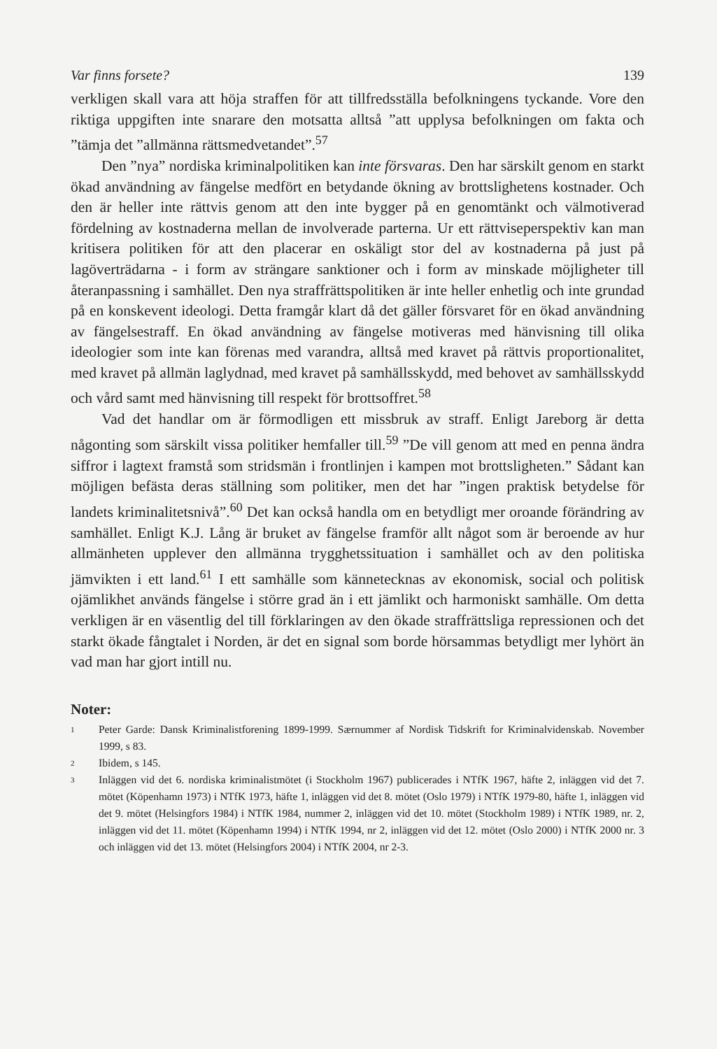Var finns forsete? 139
verkligen skall vara att höja straffen för att tillfredsställa befolkningens tyckande. Vore den riktiga uppgiften inte snarare den motsatta alltså ”att upplysa befolkningen om fakta och ”tämja det ”allmänna rättsmedvetandet”.<sup>57</sup>
Den ”nya” nordiska kriminalpolitiken kan inte försvaras. Den har särskilt genom en starkt ökad användning av fängelse medfört en betydande ökning av brottslighetens kostnader. Och den är heller inte rättvis genom att den inte bygger på en genomtänkt och välmotiverad fördelning av kostnaderna mellan de involverade parterna. Ur ett rättviseperspektiv kan man kritisera politiken för att den placerar en oskäligt stor del av kostnaderna på just på lagöverträdarna - i form av strängare sanktioner och i form av minskade möjligheter till återanpassning i samhället. Den nya straffrättspolitiken är inte heller enhetlig och inte grundad på en konskevent ideologi. Detta framgår klart då det gäller försvaret för en ökad användning av fängelsestraff. En ökad användning av fängelse motiveras med hänvisning till olika ideologier som inte kan förenas med varandra, alltså med kravet på rättvis proportionalitet, med kravet på allmän laglydnad, med kravet på samhällsskydd, med behovet av samhällsskydd och vård samt med hänvisning till respekt för brottsoffret.<sup>58</sup>
Vad det handlar om är förmodligen ett missbruk av straff. Enligt Jareborg är detta någonting som särskilt vissa politiker hemfaller till.<sup>59</sup> ”De vill genom att med en penna ändra siffror i lagtext framstå som stridsmän i frontlinjen i kampen mot brottsligheten.” Sådant kan möjligen befästa deras ställning som politiker, men det har ”ingen praktisk betydelse för landets kriminalitetsnivå”.<sup>60</sup> Det kan också handla om en betydligt mer oroande förändring av samhället. Enligt K.J. Lång är bruket av fängelse framför allt något som är beroende av hur allmänheten upplever den allmänna trygghetssituation i samhället och av den politiska jämvikten i ett land.<sup>61</sup> I ett samhälle som kännetecknas av ekonomisk, social och politisk ojämlikhet används fängelse i större grad än i ett jämlikt och harmoniskt samhälle. Om detta verkligen är en väsentlig del till förklaringen av den ökade straffrättsliga repressionen och det starkt ökade fångtalet i Norden, är det en signal som borde hörsammas betydligt mer lyhört än vad man har gjort intill nu.
Noter:
1 Peter Garde: Dansk Kriminalistforening 1899-1999. Særnummer af Nordisk Tidskrift for Kriminalvidenskab. November 1999, s 83.
2 Ibidem, s 145.
3 Inläggen vid det 6. nordiska kriminalistmötet (i Stockholm 1967) publicerades i NTfK 1967, häfte 2, inläggen vid det 7. mötet (Köpenhamn 1973) i NTfK 1973, häfte 1, inläggen vid det 8. mötet (Oslo 1979) i NTfK 1979-80, häfte 1, inläggen vid det 9. mötet (Helsingfors 1984) i NTfK 1984, nummer 2, inläggen vid det 10. mötet (Stockholm 1989) i NTfK 1989, nr. 2, inläggen vid det 11. mötet (Köpenhamn 1994) i NTfK 1994, nr 2, inläggen vid det 12. mötet (Oslo 2000) i NTfK 2000 nr. 3 och inläggen vid det 13. mötet (Helsingfors 2004) i NTfK 2004, nr 2-3.